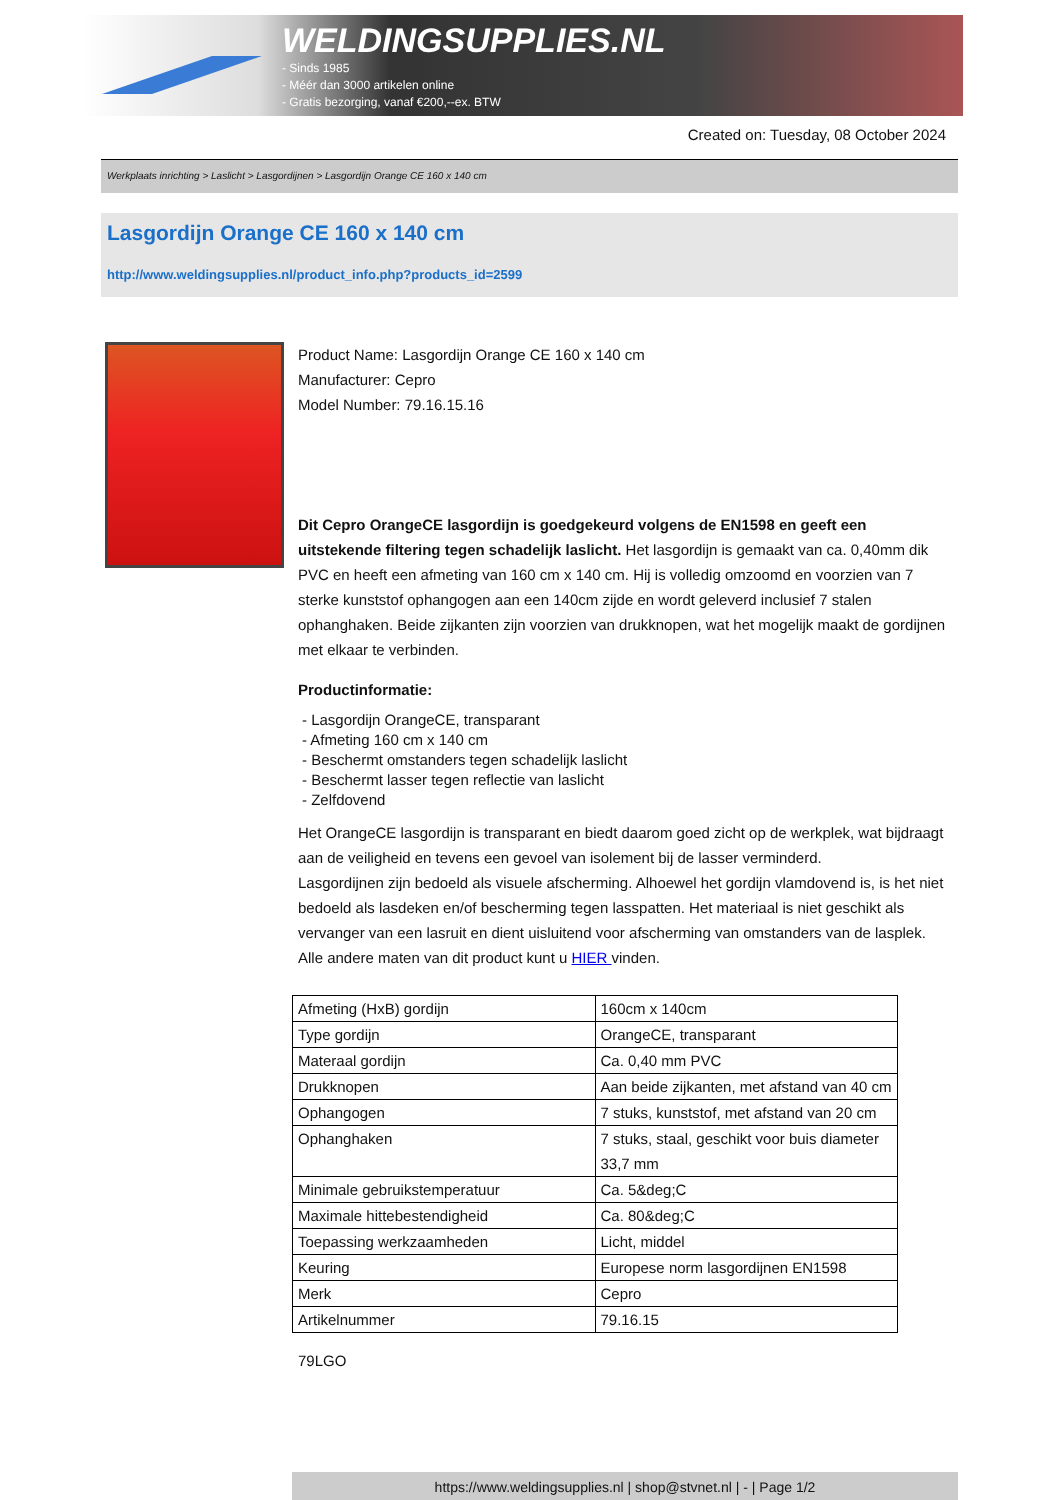WELDINGSUPPLIES.NL
- Sinds 1985
- Méér dan 3000 artikelen online
- Gratis bezorging, vanaf €200,--ex. BTW
Created on: Tuesday, 08 October 2024
Werkplaats inrichting > Laslicht > Lasgordijnen > Lasgordijn Orange CE 160 x 140 cm
Lasgordijn Orange CE 160 x 140 cm
http://www.weldingsupplies.nl/product_info.php?products_id=2599
Product Name: Lasgordijn Orange CE 160 x 140 cm
Manufacturer: Cepro
Model Number: 79.16.15.16
Dit Cepro OrangeCE lasgordijn is goedgekeurd volgens de EN1598 en geeft een uitstekende filtering tegen schadelijk laslicht. Het lasgordijn is gemaakt van ca. 0,40mm dik PVC en heeft een afmeting van 160 cm x 140 cm. Hij is volledig omzoomd en voorzien van 7 sterke kunststof ophangogen aan een 140cm zijde en wordt geleverd inclusief 7 stalen ophanghaken. Beide zijkanten zijn voorzien van drukknopen, wat het mogelijk maakt de gordijnen met elkaar te verbinden.
Productinformatie:
- Lasgordijn OrangeCE, transparant
- Afmeting 160 cm x 140 cm
- Beschermt omstanders tegen schadelijk laslicht
- Beschermt lasser tegen reflectie van laslicht
- Zelfdovend
Het OrangeCE lasgordijn is transparant en biedt daarom goed zicht op de werkplek, wat bijdraagt aan de veiligheid en tevens een gevoel van isolement bij de lasser verminderd.
Lasgordijnen zijn bedoeld als visuele afscherming. Alhoewel het gordijn vlamdovend is, is het niet bedoeld als lasdeken en/of bescherming tegen lasspatten. Het materiaal is niet geschikt als vervanger van een lasruit en dient uisluitend voor afscherming van omstanders van de lasplek.
Alle andere maten van dit product kunt u HIER vinden.
| Afmeting (HxB) gordijn | 160cm x 140cm |
| Type gordijn | OrangeCE, transparant |
| Materaal gordijn | Ca. 0,40 mm PVC |
| Drukknopen | Aan beide zijkanten, met afstand van 40 cm |
| Ophangogen | 7 stuks, kunststof, met afstand van 20 cm |
| Ophanghaken | 7 stuks, staal, geschikt voor buis diameter 33,7 mm |
| Minimale gebruikstemperatuur | Ca. 5&deg;C |
| Maximale hittebestendigheid | Ca. 80&deg;C |
| Toepassing werkzaamheden | Licht, middel |
| Keuring | Europese norm lasgordijnen EN1598 |
| Merk | Cepro |
| Artikelnummer | 79.16.15 |
79LGO
https://www.weldingsupplies.nl | shop@stvnet.nl | - | Page 1/2